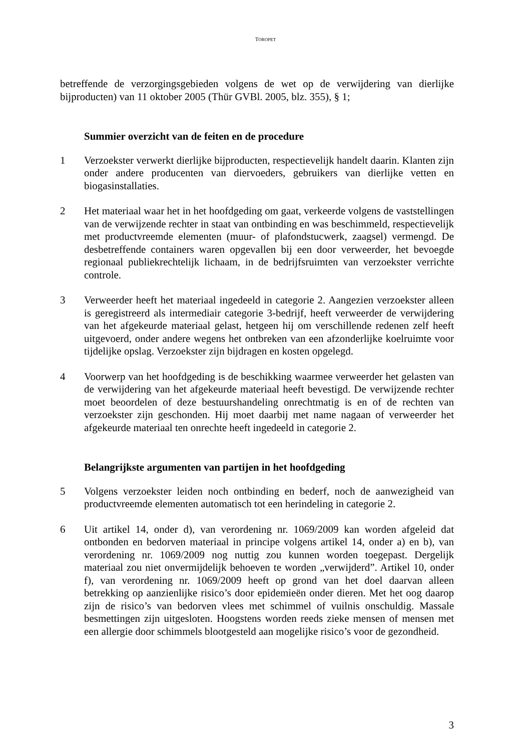TOROPET
betreffende de verzorgingsgebieden volgens de wet op de verwijdering van dierlijke bijproducten) van 11 oktober 2005 (Thür GVBl. 2005, blz. 355), § 1;
Summier overzicht van de feiten en de procedure
1 Verzoekster verwerkt dierlijke bijproducten, respectievelijk handelt daarin. Klanten zijn onder andere producenten van diervoeders, gebruikers van dierlijke vetten en biogasinstallaties.
2 Het materiaal waar het in het hoofdgeding om gaat, verkeerde volgens de vaststellingen van de verwijzende rechter in staat van ontbinding en was beschimmeld, respectievelijk met productvreemde elementen (muur- of plafondstucwerk, zaagsel) vermengd. De desbetreffende containers waren opgevallen bij een door verweerder, het bevoegde regionaal publiekrechtelijk lichaam, in de bedrijfsruimten van verzoekster verrichte controle.
3 Verweerder heeft het materiaal ingedeeld in categorie 2. Aangezien verzoekster alleen is geregistreerd als intermediair categorie 3-bedrijf, heeft verweerder de verwijdering van het afgekeurde materiaal gelast, hetgeen hij om verschillende redenen zelf heeft uitgevoerd, onder andere wegens het ontbreken van een afzonderlijke koelruimte voor tijdelijke opslag. Verzoekster zijn bijdragen en kosten opgelegd.
4 Voorwerp van het hoofdgeding is de beschikking waarmee verweerder het gelasten van de verwijdering van het afgekeurde materiaal heeft bevestigd. De verwijzende rechter moet beoordelen of deze bestuurshandeling onrechtmatig is en of de rechten van verzoekster zijn geschonden. Hij moet daarbij met name nagaan of verweerder het afgekeurde materiaal ten onrechte heeft ingedeeld in categorie 2.
Belangrijkste argumenten van partijen in het hoofdgeding
5 Volgens verzoekster leiden noch ontbinding en bederf, noch de aanwezigheid van productvreemde elementen automatisch tot een herindeling in categorie 2.
6 Uit artikel 14, onder d), van verordening nr. 1069/2009 kan worden afgeleid dat ontbonden en bedorven materiaal in principe volgens artikel 14, onder a) en b), van verordening nr. 1069/2009 nog nuttig zou kunnen worden toegepast. Dergelijk materiaal zou niet onvermijdelijk behoeven te worden „verwijderd”. Artikel 10, onder f), van verordening nr. 1069/2009 heeft op grond van het doel daarvan alleen betrekking op aanzienlijke risico’s door epidemieën onder dieren. Met het oog daarop zijn de risico’s van bedorven vlees met schimmel of vuilnis onschuldig. Massale besmettingen zijn uitgesloten. Hoogstens worden reeds zieke mensen of mensen met een allergie door schimmels blootgesteld aan mogelijke risico’s voor de gezondheid.
3